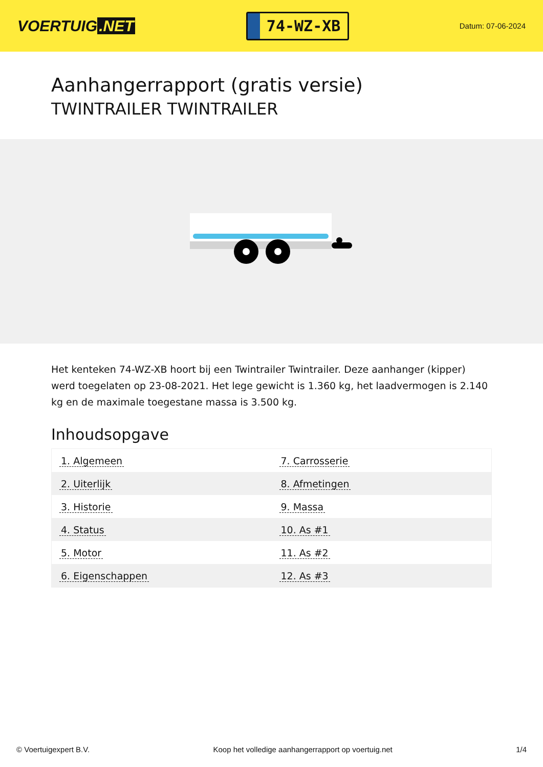VOERTUIG.NET
74-WZ-XB
Datum: 07-06-2024
Aanhangerrapport (gratis versie)
TWINTRAILER TWINTRAILER
Het kenteken 74-WZ-XB hoort bij een Twintrailer Twintrailer. Deze aanhanger (kipper) werd toegelaten op 23-08-2021. Het lege gewicht is 1.360 kg, het laadvermogen is 2.140 kg en de maximale toegestane massa is 3.500 kg.
Inhoudsopgave
| 1. Algemeen | 7. Carrosserie |
| 2. Uiterlijk | 8. Afmetingen |
| 3. Historie | 9. Massa |
| 4. Status | 10. As #1 |
| 5. Motor | 11. As #2 |
| 6. Eigenschappen | 12. As #3 |
© Voertuigexpert B.V. Koop het volledige aanhangerrapport op voertuig.net 1/4